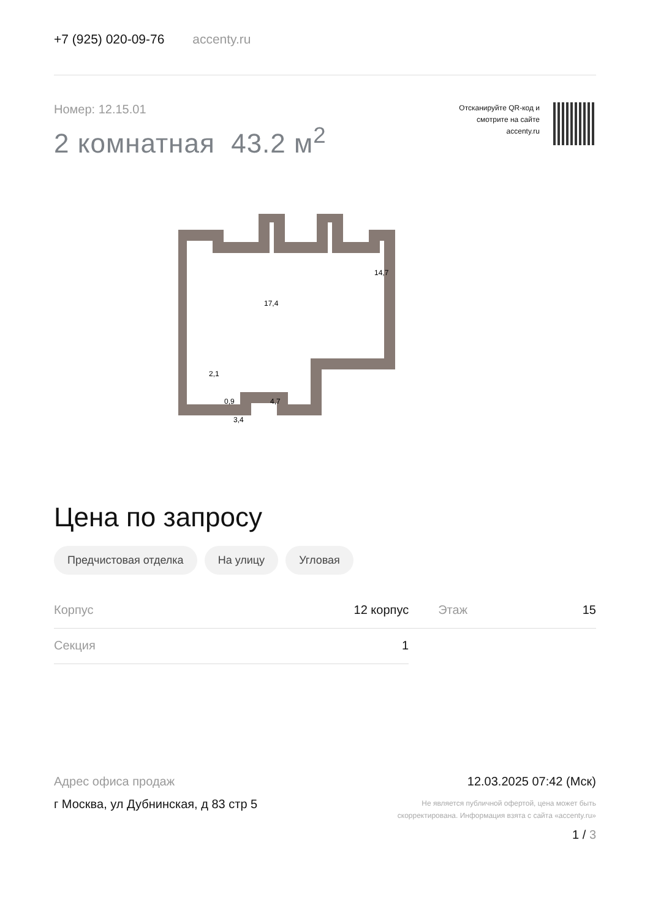+7 (925) 020-09-76 accenty.ru
Номер: 12.15.01
2 комнатная 43.2 м<sup>2</sup>
Отсканируйте QR-код и
смотрите на сайте
accenty.ru
17,4
14,7
2,1
0,9
4,7
3,4
Цена по запросу
Предчистовая отделка На улицу Угловая
| Корпус | 12 корпус | | Этаж | 15 |
| Секция | 1 | | | |
Адрес офиса продаж
г Москва, ул Дубнинская, д 83 стр 5
12.03.2025 07:42 (Мск)
Не является публичной офертой, цена может быть
скорректирована. Информация взята с сайта «accenty.ru»
1 / 3